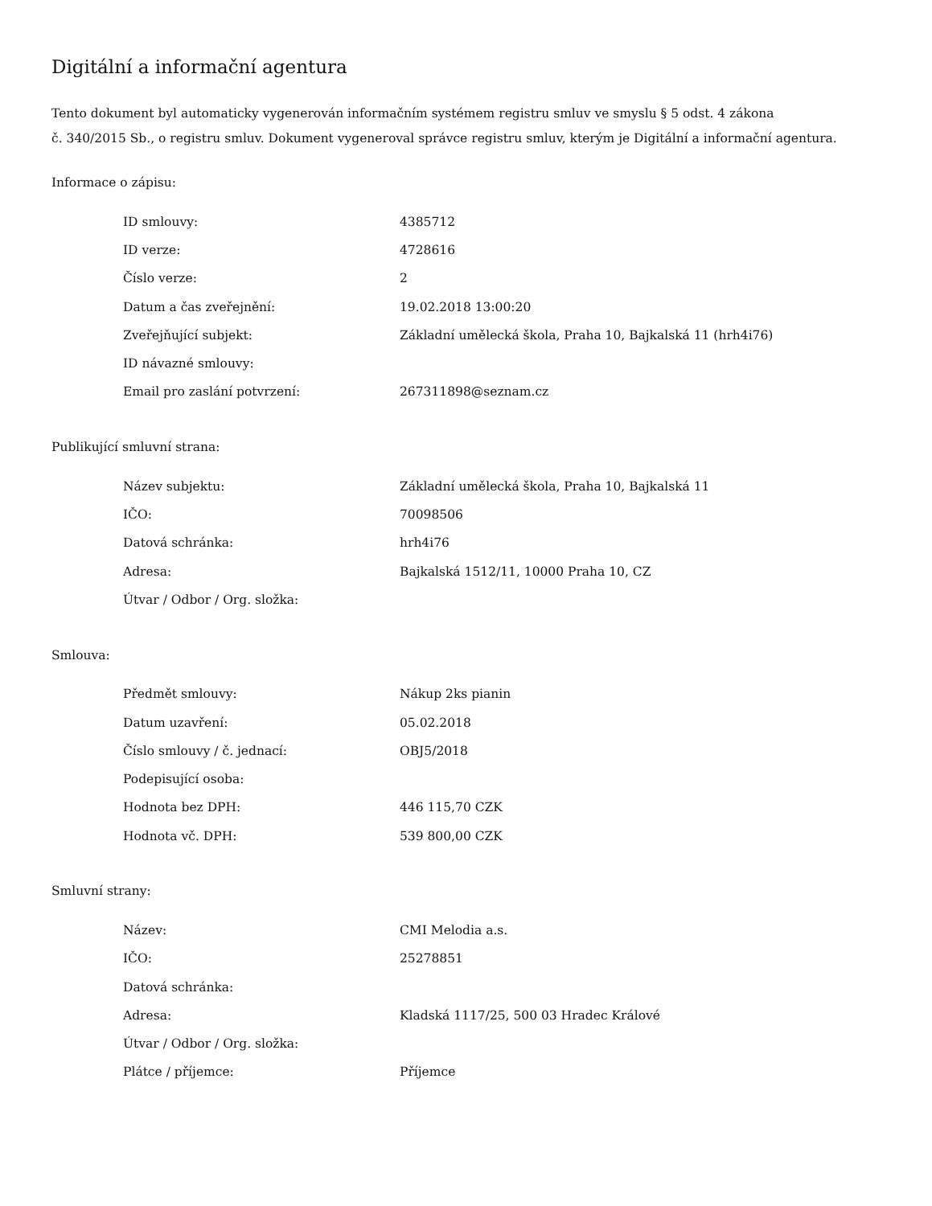Digitální a informační agentura
Tento dokument byl automaticky vygenerován informačním systémem registru smluv ve smyslu § 5 odst. 4 zákona
č. 340/2015 Sb., o registru smluv. Dokument vygeneroval správce registru smluv, kterým je Digitální a informační agentura.
Informace o zápisu:
| ID smlouvy: | 4385712 |
| ID verze: | 4728616 |
| Číslo verze: | 2 |
| Datum a čas zveřejnění: | 19.02.2018 13:00:20 |
| Zveřejňující subjekt: | Základní umělecká škola, Praha 10, Bajkalská 11 (hrh4i76) |
| ID návazné smlouvy: | |
| Email pro zaslání potvrzení: | 267311898@seznam.cz |
Publikující smluvní strana:
| Název subjektu: | Základní umělecká škola, Praha 10, Bajkalská 11 |
| IČO: | 70098506 |
| Datová schránka: | hrh4i76 |
| Adresa: | Bajkalská 1512/11, 10000 Praha 10, CZ |
| Útvar / Odbor / Org. složka: | |
Smlouva:
| Předmět smlouvy: | Nákup 2ks pianin |
| Datum uzavření: | 05.02.2018 |
| Číslo smlouvy / č. jednací: | OBJ5/2018 |
| Podepisující osoba: | |
| Hodnota bez DPH: | 446 115,70 CZK |
| Hodnota vč. DPH: | 539 800,00 CZK |
Smluvní strany:
| Název: | CMI Melodia a.s. |
| IČO: | 25278851 |
| Datová schránka: | |
| Adresa: | Kladská 1117/25, 500 03 Hradec Králové |
| Útvar / Odbor / Org. složka: | |
| Plátce / příjemce: | Příjemce |